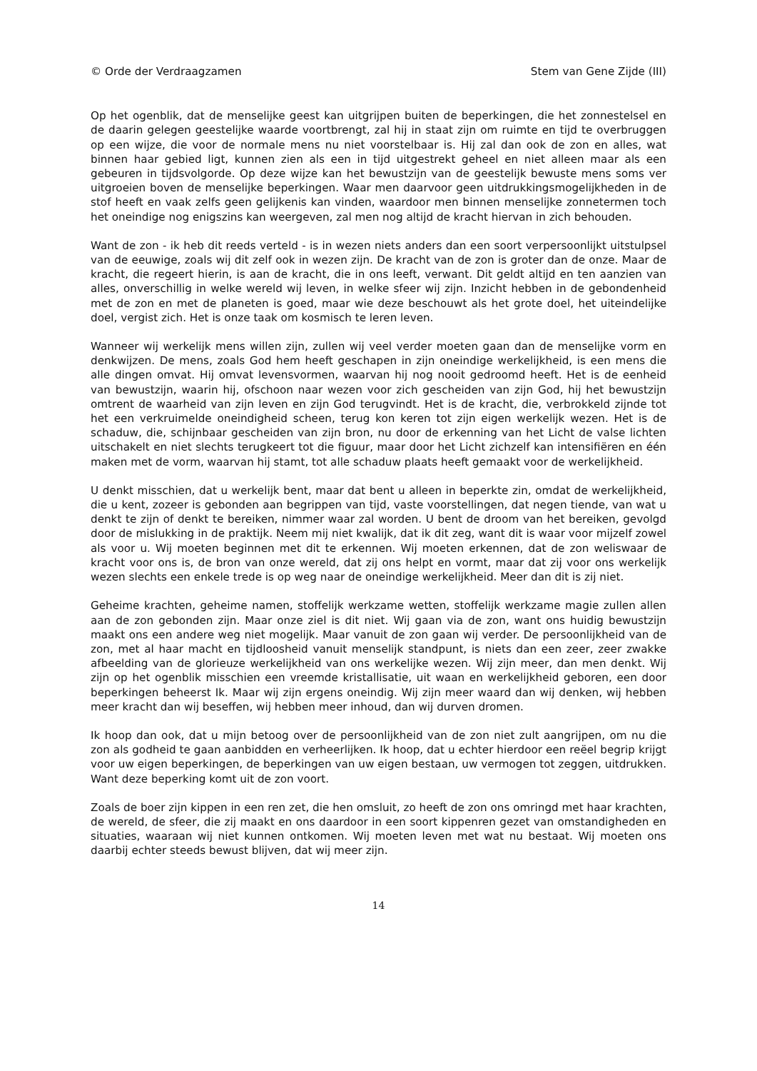© Orde der Verdraagzamen Stem van Gene Zijde (III)
Op het ogenblik, dat de menselijke geest kan uitgrijpen buiten de beperkingen, die het zonnestelsel en de daarin gelegen geestelijke waarde voortbrengt, zal hij in staat zijn om ruimte en tijd te overbruggen op een wijze, die voor de normale mens nu niet voorstelbaar is. Hij zal dan ook de zon en alles, wat binnen haar gebied ligt, kunnen zien als een in tijd uitgestrekt geheel en niet alleen maar als een gebeuren in tijdsvolgorde. Op deze wijze kan het bewustzijn van de geestelijk bewuste mens soms ver uitgroeien boven de menselijke beperkingen. Waar men daarvoor geen uitdrukkingsmogelijkheden in de stof heeft en vaak zelfs geen gelijkenis kan vinden, waardoor men binnen menselijke zonnetermen toch het oneindige nog enigszins kan weergeven, zal men nog altijd de kracht hiervan in zich behouden.
Want de zon - ik heb dit reeds verteld - is in wezen niets anders dan een soort verpersoonlijkt uitstulpsel van de eeuwige, zoals wij dit zelf ook in wezen zijn. De kracht van de zon is groter dan de onze. Maar de kracht, die regeert hierin, is aan de kracht, die in ons leeft, verwant. Dit geldt altijd en ten aanzien van alles, onverschillig in welke wereld wij leven, in welke sfeer wij zijn. Inzicht hebben in de gebondenheid met de zon en met de planeten is goed, maar wie deze beschouwt als het grote doel, het uiteindelijke doel, vergist zich. Het is onze taak om kosmisch te leren leven.
Wanneer wij werkelijk mens willen zijn, zullen wij veel verder moeten gaan dan de menselijke vorm en denkwijzen. De mens, zoals God hem heeft geschapen in zijn oneindige werkelijkheid, is een mens die alle dingen omvat. Hij omvat levensvormen, waarvan hij nog nooit gedroomd heeft. Het is de eenheid van bewustzijn, waarin hij, ofschoon naar wezen voor zich gescheiden van zijn God, hij het bewustzijn omtrent de waarheid van zijn leven en zijn God terugvindt. Het is de kracht, die, verbrokkeld zijnde tot het een verkruimelde oneindigheid scheen, terug kon keren tot zijn eigen werkelijk wezen. Het is de schaduw, die, schijnbaar gescheiden van zijn bron, nu door de erkenning van het Licht de valse lichten uitschakelt en niet slechts terugkeert tot die figuur, maar door het Licht zichzelf kan intensifiëren en één maken met de vorm, waarvan hij stamt, tot alle schaduw plaats heeft gemaakt voor de werkelijkheid.
U denkt misschien, dat u werkelijk bent, maar dat bent u alleen in beperkte zin, omdat de werkelijkheid, die u kent, zozeer is gebonden aan begrippen van tijd, vaste voorstellingen, dat negen tiende, van wat u denkt te zijn of denkt te bereiken, nimmer waar zal worden. U bent de droom van het bereiken, gevolgd door de mislukking in de praktijk. Neem mij niet kwalijk, dat ik dit zeg, want dit is waar voor mijzelf zowel als voor u. Wij moeten beginnen met dit te erkennen. Wij moeten erkennen, dat de zon weliswaar de kracht voor ons is, de bron van onze wereld, dat zij ons helpt en vormt, maar dat zij voor ons werkelijk wezen slechts een enkele trede is op weg naar de oneindige werkelijkheid. Meer dan dit is zij niet.
Geheime krachten, geheime namen, stoffelijk werkzame wetten, stoffelijk werkzame magie zullen allen aan de zon gebonden zijn. Maar onze ziel is dit niet. Wij gaan via de zon, want ons huidig bewustzijn maakt ons een andere weg niet mogelijk. Maar vanuit de zon gaan wij verder. De persoonlijkheid van de zon, met al haar macht en tijdloosheid vanuit menselijk standpunt, is niets dan een zeer, zeer zwakke afbeelding van de glorieuze werkelijkheid van ons werkelijke wezen. Wij zijn meer, dan men denkt. Wij zijn op het ogenblik misschien een vreemde kristallisatie, uit waan en werkelijkheid geboren, een door beperkingen beheerst Ik. Maar wij zijn ergens oneindig. Wij zijn meer waard dan wij denken, wij hebben meer kracht dan wij beseffen, wij hebben meer inhoud, dan wij durven dromen.
Ik hoop dan ook, dat u mijn betoog over de persoonlijkheid van de zon niet zult aangrijpen, om nu die zon als godheid te gaan aanbidden en verheerlijken. Ik hoop, dat u echter hierdoor een reëel begrip krijgt voor uw eigen beperkingen, de beperkingen van uw eigen bestaan, uw vermogen tot zeggen, uitdrukken. Want deze beperking komt uit de zon voort.
Zoals de boer zijn kippen in een ren zet, die hen omsluit, zo heeft de zon ons omringd met haar krachten, de wereld, de sfeer, die zij maakt en ons daardoor in een soort kippenren gezet van omstandigheden en situaties, waaraan wij niet kunnen ontkomen. Wij moeten leven met wat nu bestaat. Wij moeten ons daarbij echter steeds bewust blijven, dat wij meer zijn.
14